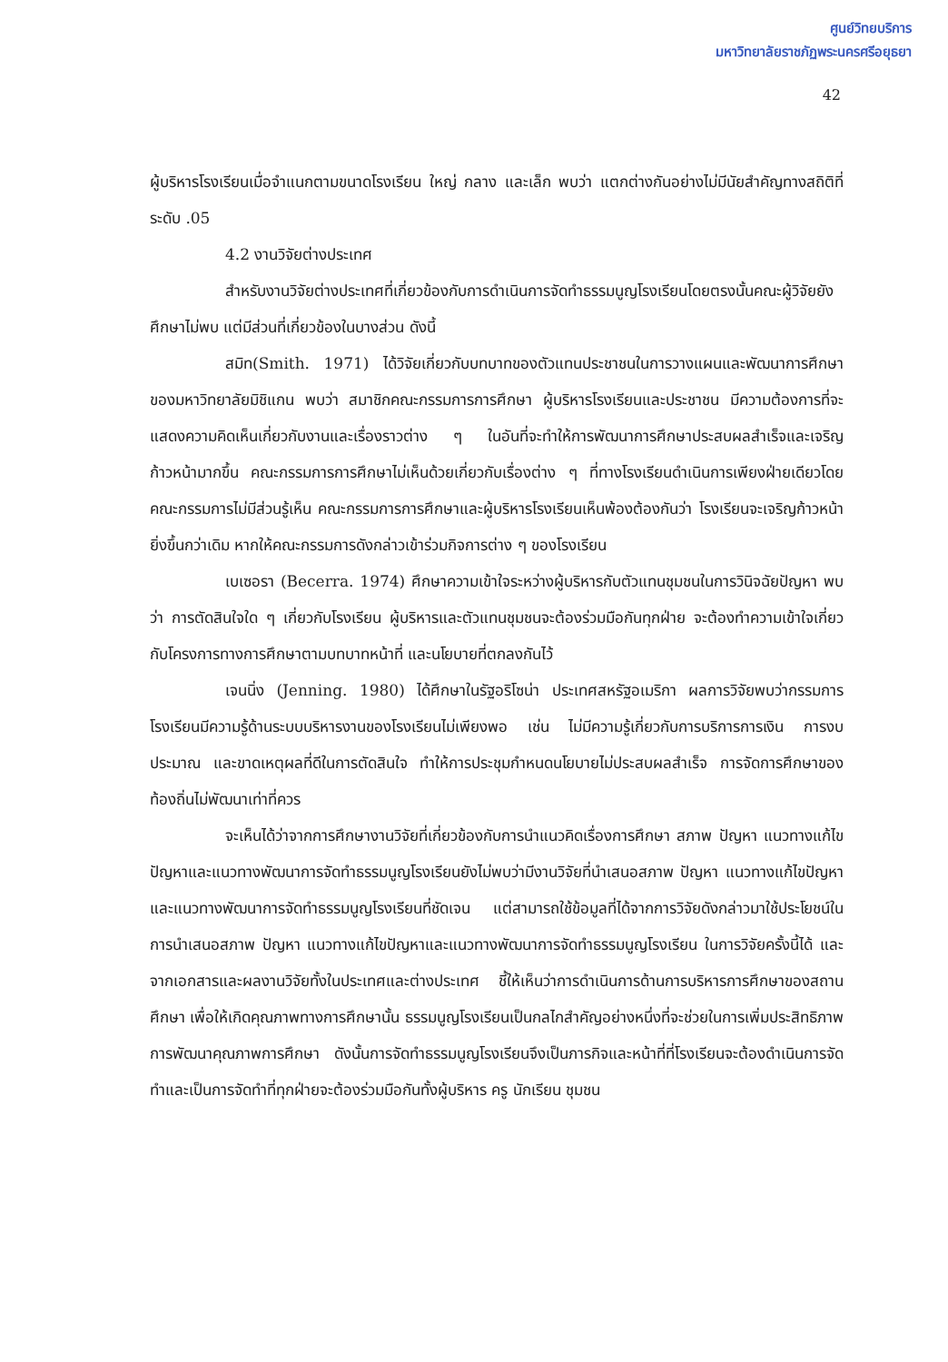ศูนย์วิทยบริการ
มหาวิทยาลัยราชภัฏพระนครศรีอยุธยา
42
ผู้บริหารโรงเรียนเมื่อจำแนกตามขนาดโรงเรียน ใหญ่ กลาง และเล็ก พบว่า แตกต่างกันอย่างไม่มีนัยสำคัญทางสถิติที่ระดับ .05
4.2 งานวิจัยต่างประเทศ
สำหรับงานวิจัยต่างประเทศที่เกี่ยวข้องกับการดำเนินการจัดทำธรรมนูญโรงเรียนโดยตรงนั้นคณะผู้วิจัยยังศึกษาไม่พบ แต่มีส่วนที่เกี่ยวข้องในบางส่วน ดังนี้
สมิท(Smith. 1971) ได้วิจัยเกี่ยวกับบทบาทของตัวแทนประชาชนในการวางแผนและพัฒนาการศึกษาของมหาวิทยาลัยมิชิแกน พบว่า สมาชิกคณะกรรมการการศึกษา ผู้บริหารโรงเรียนและประชาชน มีความต้องการที่จะแสดงความคิดเห็นเกี่ยวกับงานและเรื่องราวต่าง ๆ ในอันที่จะทำให้การพัฒนาการศึกษาประสบผลสำเร็จและเจริญก้าวหน้ามากขึ้น คณะกรรมการการศึกษาไม่เห็นด้วยเกี่ยวกับเรื่องต่าง ๆ ที่ทางโรงเรียนดำเนินการเพียงฝ่ายเดียวโดยคณะกรรมการไม่มีส่วนรู้เห็น คณะกรรมการการศึกษาและผู้บริหารโรงเรียนเห็นพ้องต้องกันว่า โรงเรียนจะเจริญก้าวหน้ายิ่งขึ้นกว่าเดิม หากให้คณะกรรมการดังกล่าวเข้าร่วมกิจการต่าง ๆ ของโรงเรียน
เบเซอรา (Becerra. 1974) ศึกษาความเข้าใจระหว่างผู้บริหารกับตัวแทนชุมชนในการวินิจฉัยปัญหา พบว่า การตัดสินใจใด ๆ เกี่ยวกับโรงเรียน ผู้บริหารและตัวแทนชุมชนจะต้องร่วมมือกันทุกฝ่าย จะต้องทำความเข้าใจเกี่ยวกับโครงการทางการศึกษาตามบทบาทหน้าที่ และนโยบายที่ตกลงกันไว้
เจนนิ่ง (Jenning. 1980) ได้ศึกษาในรัฐอริโซน่า ประเทศสหรัฐอเมริกา ผลการวิจัยพบว่ากรรมการโรงเรียนมีความรู้ด้านระบบบริหารงานของโรงเรียนไม่เพียงพอ เช่น ไม่มีความรู้เกี่ยวกับการบริการการเงิน การงบประมาณ และขาดเหตุผลที่ดีในการตัดสินใจ ทำให้การประชุมกำหนดนโยบายไม่ประสบผลสำเร็จ การจัดการศึกษาของท้องถิ่นไม่พัฒนาเท่าที่ควร
จะเห็นได้ว่าจากการศึกษางานวิจัยที่เกี่ยวข้องกับการนำแนวคิดเรื่องการศึกษา สภาพ ปัญหา แนวทางแก้ไขปัญหาและแนวทางพัฒนาการจัดทำธรรมนูญโรงเรียนยังไม่พบว่ามีงานวิจัยที่นำเสนอสภาพ ปัญหา แนวทางแก้ไขปัญหาและแนวทางพัฒนาการจัดทำธรรมนูญโรงเรียนที่ชัดเจน แต่สามารถใช้ข้อมูลที่ได้จากการวิจัยดังกล่าวมาใช้ประโยชน์ในการนำเสนอสภาพ ปัญหา แนวทางแก้ไขปัญหาและแนวทางพัฒนาการจัดทำธรรมนูญโรงเรียน ในการวิจัยครั้งนี้ได้ และจากเอกสารและผลงานวิจัยทั้งในประเทศและต่างประเทศ ชี้ให้เห็นว่าการดำเนินการด้านการบริหารการศึกษาของสถานศึกษา เพื่อให้เกิดคุณภาพทางการศึกษานั้น ธรรมนูญโรงเรียนเป็นกลไกสำคัญอย่างหนึ่งที่จะช่วยในการเพิ่มประสิทธิภาพการพัฒนาคุณภาพการศึกษา ดังนั้นการจัดทำธรรมนูญโรงเรียนจึงเป็นภารกิจและหน้าที่ที่โรงเรียนจะต้องดำเนินการจัดทำและเป็นการจัดทำที่ทุกฝ่ายจะต้องร่วมมือกันทั้งผู้บริหาร ครู นักเรียน ชุมชน